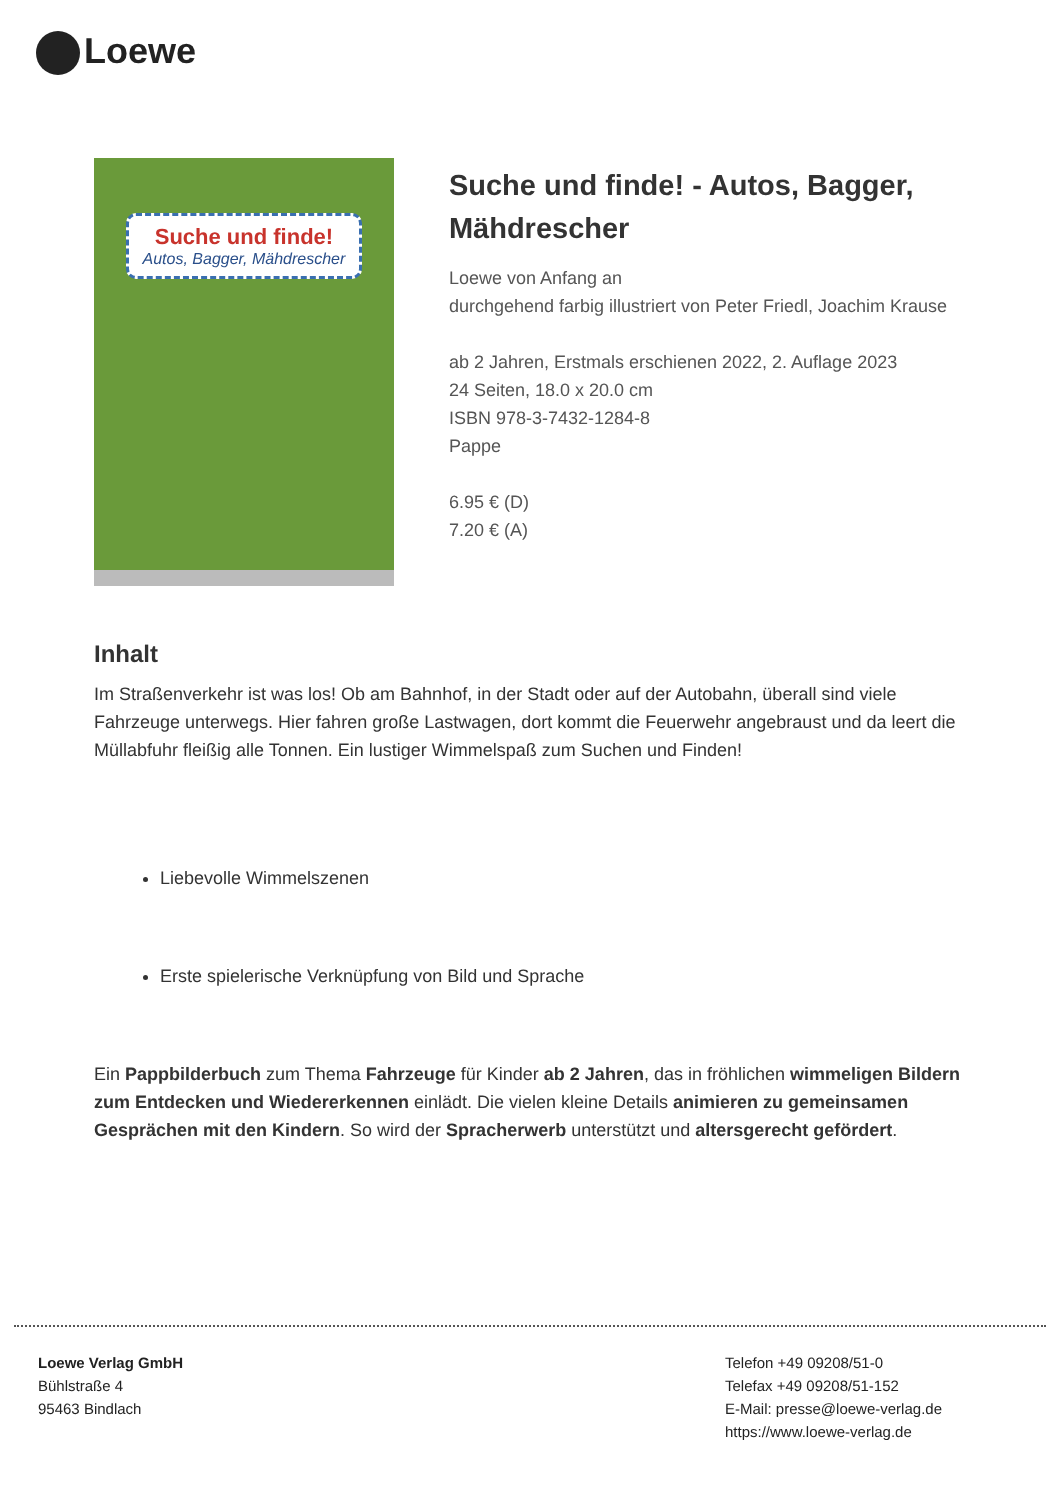Loewe
Suche und finde!
Autos, Bagger, Mähdrescher
Suche und finde! - Autos, Bagger, Mähdrescher
Loewe von Anfang an
durchgehend farbig illustriert von Peter Friedl, Joachim Krause
ab 2 Jahren, Erstmals erschienen 2022, 2. Auflage 2023
24 Seiten, 18.0 x 20.0 cm
ISBN 978-3-7432-1284-8
Pappe
6.95 € (D)
7.20 € (A)
Inhalt
Im Straßenverkehr ist was los! Ob am Bahnhof, in der Stadt oder auf der Autobahn, überall sind viele Fahrzeuge unterwegs. Hier fahren große Lastwagen, dort kommt die Feuerwehr angebraust und da leert die Müllabfuhr fleißig alle Tonnen. Ein lustiger Wimmelspaß zum Suchen und Finden!
Liebevolle Wimmelszenen
Erste spielerische Verknüpfung von Bild und Sprache
Ein Pappbilderbuch zum Thema Fahrzeuge für Kinder ab 2 Jahren, das in fröhlichen wimmeligen Bildern zum Entdecken und Wiedererkennen einlädt. Die vielen kleine Details animieren zu gemeinsamen Gesprächen mit den Kindern. So wird der Spracherwerb unterstützt und altersgerecht gefördert.
Loewe Verlag GmbH
Bühlstraße 4
95463 Bindlach
Telefon +49 09208/51-0
Telefax +49 09208/51-152
E-Mail: presse@loewe-verlag.de
https://www.loewe-verlag.de